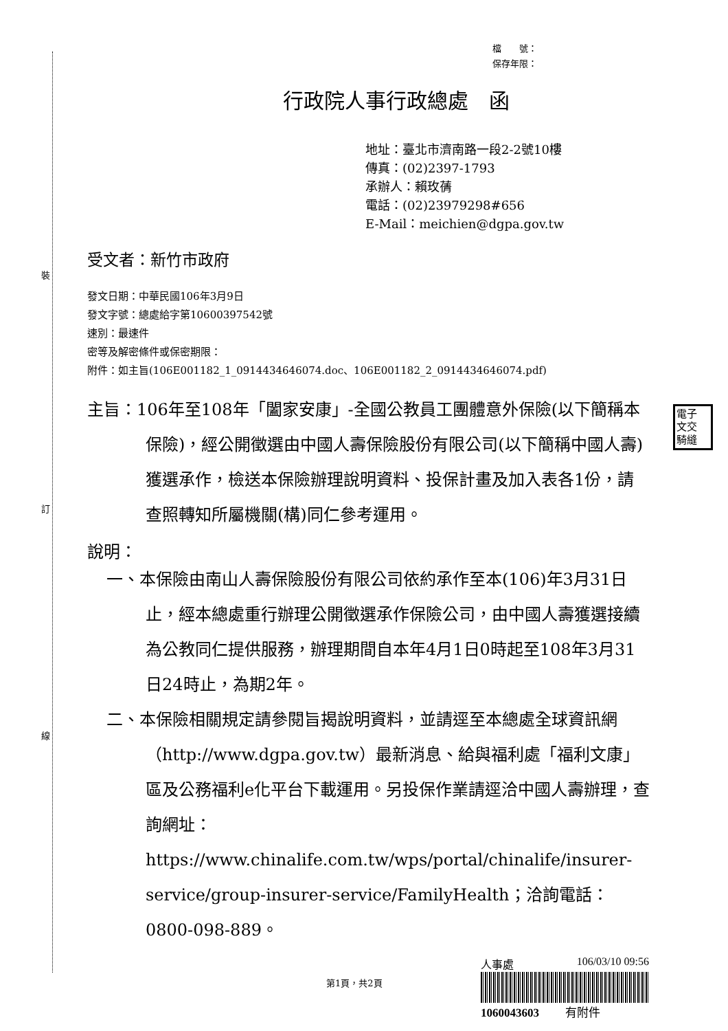裝
訂
線
檔　　號：
保存年限：
行政院人事行政總處　函
地址：臺北市濟南路一段2-2號10樓
傳真：(02)2397-1793
承辦人：賴玫蒨
電話：(02)23979298#656
E-Mail：meichien@dgpa.gov.tw
受文者：新竹市政府
發文日期：中華民國106年3月9日
發文字號：總處給字第10600397542號
速別：最速件
密等及解密條件或保密期限：
附件：如主旨(106E001182_1_0914434646074.doc、106E001182_2_0914434646074.pdf)
主旨：106年至108年「闔家安康」-全國公教員工團體意外保險(以下簡稱本保險)，經公開徵選由中國人壽保險股份有限公司(以下簡稱中國人壽)獲選承作，檢送本保險辦理說明資料、投保計畫及加入表各1份，請查照轉知所屬機關(構)同仁參考運用。
說明：
一、本保險由南山人壽保險股份有限公司依約承作至本(106)年3月31日止，經本總處重行辦理公開徵選承作保險公司，由中國人壽獲選接續為公教同仁提供服務，辦理期間自本年4月1日0時起至108年3月31日24時止，為期2年。
二、本保險相關規定請參閱旨揭說明資料，並請逕至本總處全球資訊網（http://www.dgpa.gov.tw）最新消息、給與福利處「福利文康」區及公務福利e化平台下載運用。另投保作業請逕洽中國人壽辦理，查詢網址：https://www.chinalife.com.tw/wps/portal/chinalife/insurer-service/group-insurer-service/FamilyHealth；洽詢電話：0800-098-889。
電子
文交
騎縫
人事處 106/03/10 09:56
1060043603 　　有附件
第1頁，共2頁